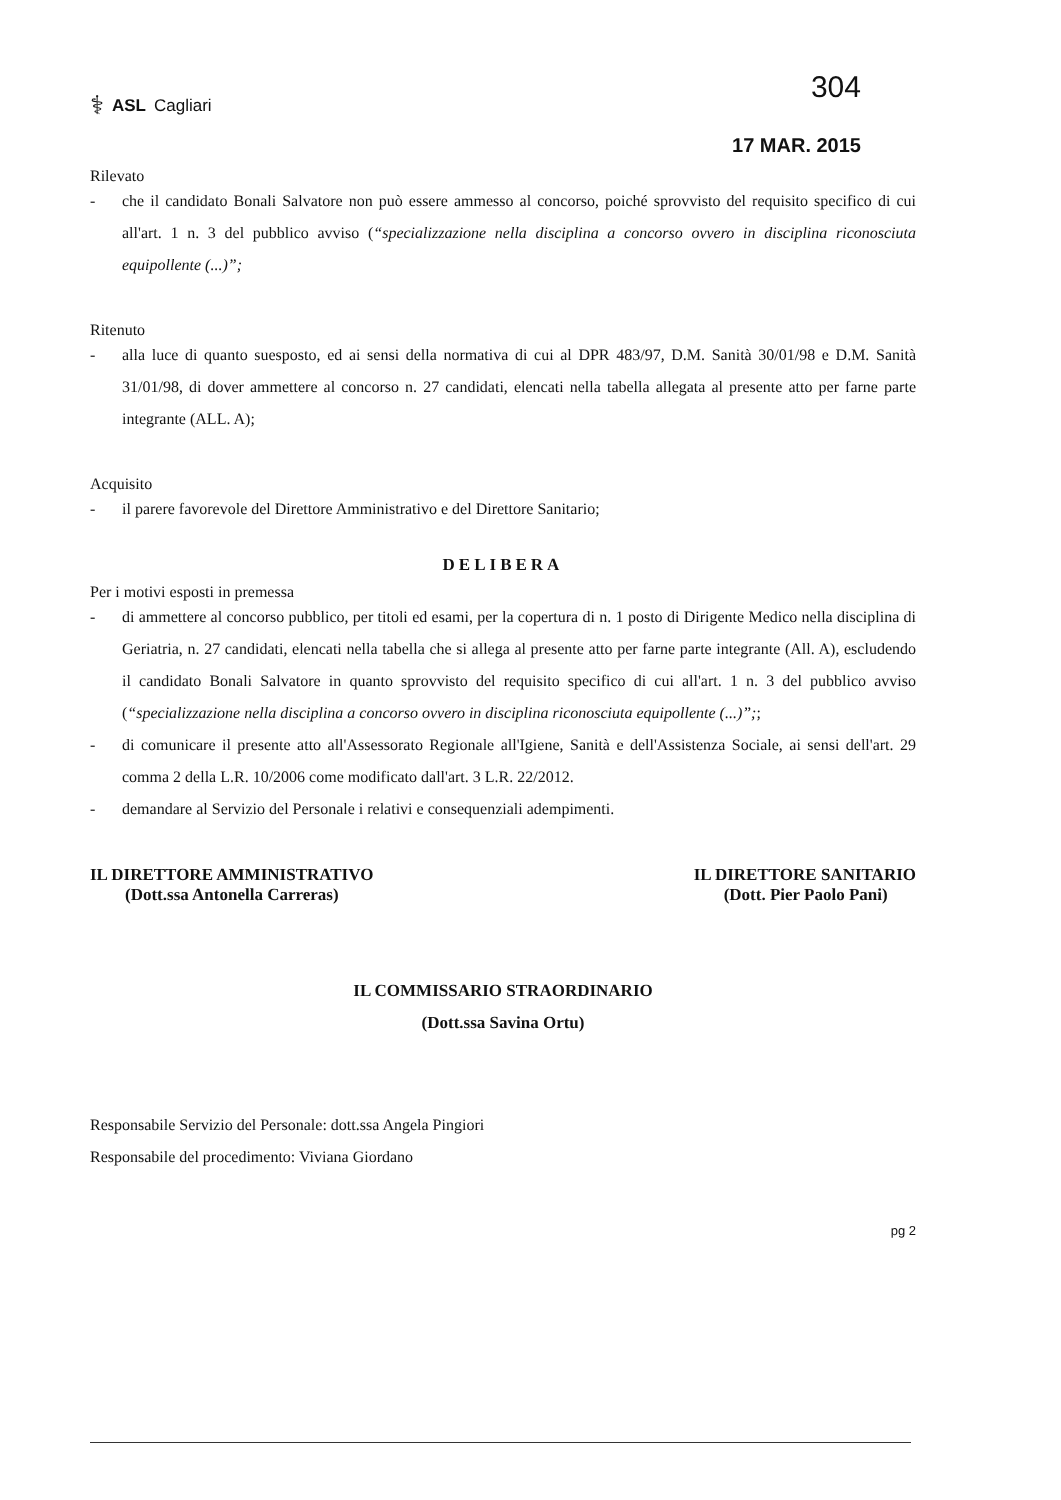⚕ ASL Cagliari
304
17 MAR. 2015
Rilevato
- che il candidato Bonali Salvatore non può essere ammesso al concorso, poiché sprovvisto del requisito specifico di cui all'art. 1 n. 3 del pubblico avviso (“specializzazione nella disciplina a concorso ovvero in disciplina riconosciuta equipollente (...)”;
Ritenuto
- alla luce di quanto suesposto, ed ai sensi della normativa di cui al DPR 483/97, D.M. Sanità 30/01/98 e D.M. Sanità 31/01/98, di dover ammettere al concorso n. 27 candidati, elencati nella tabella allegata al presente atto per farne parte integrante (ALL. A);
Acquisito
- il parere favorevole del Direttore Amministrativo e del Direttore Sanitario;
DELIBERA
Per i motivi esposti in premessa
- di ammettere al concorso pubblico, per titoli ed esami, per la copertura di n. 1 posto di Dirigente Medico nella disciplina di Geriatria, n. 27 candidati, elencati nella tabella che si allega al presente atto per farne parte integrante (All. A), escludendo il candidato Bonali Salvatore in quanto sprovvisto del requisito specifico di cui all'art. 1 n. 3 del pubblico avviso (“specializzazione nella disciplina a concorso ovvero in disciplina riconosciuta equipollente (...)”;;
- di comunicare il presente atto all'Assessorato Regionale all'Igiene, Sanità e dell'Assistenza Sociale, ai sensi dell'art. 29 comma 2 della L.R. 10/2006 come modificato dall'art. 3 L.R. 22/2012.
- demandare al Servizio del Personale i relativi e consequenziali adempimenti.
IL DIRETTORE AMMINISTRATIVO
(Dott.ssa Antonella Carreras)
IL DIRETTORE SANITARIO
(Dott. Pier Paolo Pani)
IL COMMISSARIO STRAORDINARIO
(Dott.ssa Savina Ortu)
Responsabile Servizio del Personale: dott.ssa Angela Pingiori
Responsabile del procedimento: Viviana Giordano
pg 2